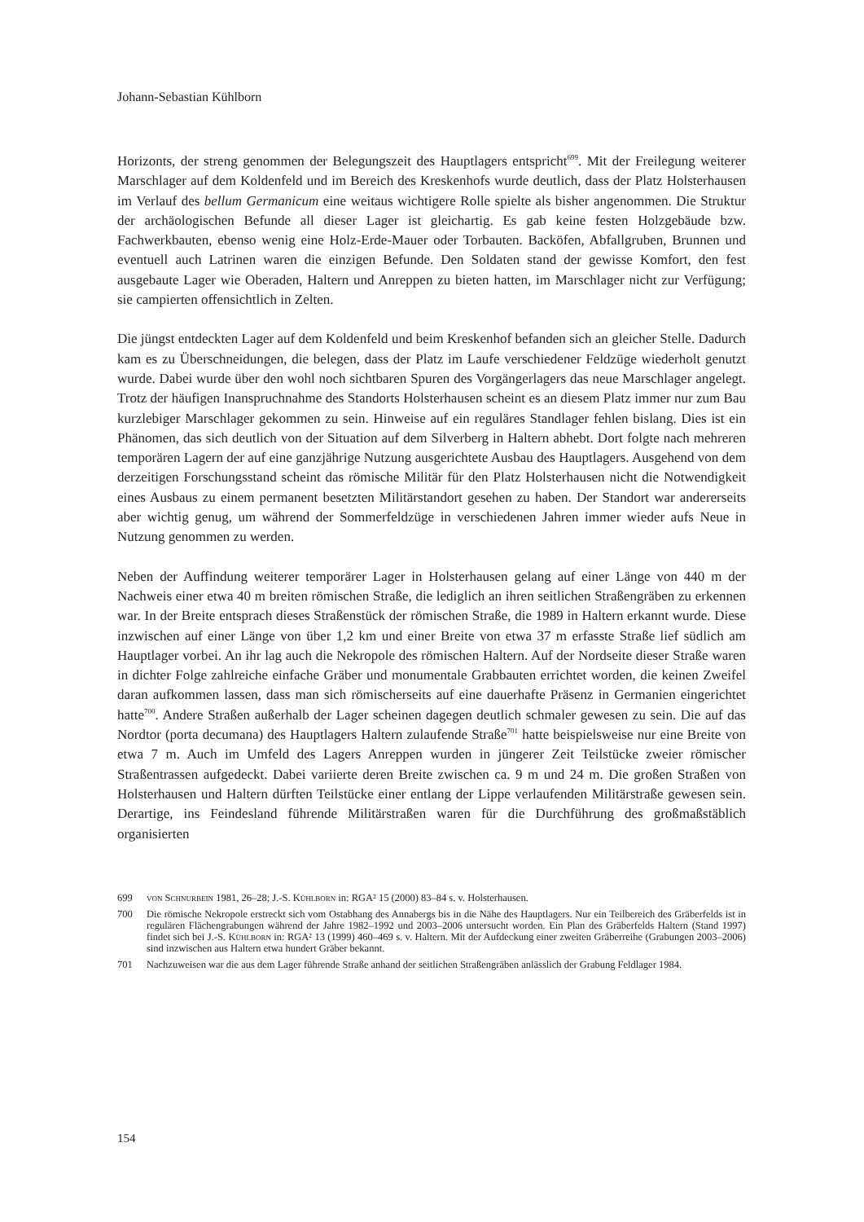Johann-Sebastian Kühlborn
Horizonts, der streng genommen der Belegungszeit des Hauptlagers entspricht<sup>699</sup>. Mit der Freilegung weiterer Marschlager auf dem Koldenfeld und im Bereich des Kreskenhofs wurde deutlich, dass der Platz Holsterhausen im Verlauf des bellum Germanicum eine weitaus wichtigere Rolle spielte als bisher angenommen. Die Struktur der archäologischen Befunde all dieser Lager ist gleichartig. Es gab keine festen Holzgebäude bzw. Fachwerkbauten, ebenso wenig eine Holz-Erde-Mauer oder Torbauten. Backöfen, Abfallgruben, Brunnen und eventuell auch Latrinen waren die einzigen Befunde. Den Soldaten stand der gewisse Komfort, den fest ausgebaute Lager wie Oberaden, Haltern und Anreppen zu bieten hatten, im Marschlager nicht zur Verfügung; sie campierten offensichtlich in Zelten.
Die jüngst entdeckten Lager auf dem Koldenfeld und beim Kreskenhof befanden sich an gleicher Stelle. Dadurch kam es zu Überschneidungen, die belegen, dass der Platz im Laufe verschiedener Feldzüge wiederholt genutzt wurde. Dabei wurde über den wohl noch sichtbaren Spuren des Vorgängerlagers das neue Marschlager angelegt. Trotz der häufigen Inanspruchnahme des Standorts Holsterhausen scheint es an diesem Platz immer nur zum Bau kurzlebiger Marschlager gekommen zu sein. Hinweise auf ein reguläres Standlager fehlen bislang. Dies ist ein Phänomen, das sich deutlich von der Situation auf dem Silverberg in Haltern abhebt. Dort folgte nach mehreren temporären Lagern der auf eine ganzjährige Nutzung ausgerichtete Ausbau des Hauptlagers. Ausgehend von dem derzeitigen Forschungsstand scheint das römische Militär für den Platz Holsterhausen nicht die Notwendigkeit eines Ausbaus zu einem permanent besetzten Militärstandort gesehen zu haben. Der Standort war andererseits aber wichtig genug, um während der Sommerfeldzüge in verschiedenen Jahren immer wieder aufs Neue in Nutzung genommen zu werden.
Neben der Auffindung weiterer temporärer Lager in Holsterhausen gelang auf einer Länge von 440 m der Nachweis einer etwa 40 m breiten römischen Straße, die lediglich an ihren seitlichen Straßengräben zu erkennen war. In der Breite entsprach dieses Straßenstück der römischen Straße, die 1989 in Haltern erkannt wurde. Diese inzwischen auf einer Länge von über 1,2 km und einer Breite von etwa 37 m erfasste Straße lief südlich am Hauptlager vorbei. An ihr lag auch die Nekropole des römischen Haltern. Auf der Nordseite dieser Straße waren in dichter Folge zahlreiche einfache Gräber und monumentale Grabbauten errichtet worden, die keinen Zweifel daran aufkommen lassen, dass man sich römischerseits auf eine dauerhafte Präsenz in Germanien eingerichtet hatte<sup>700</sup>. Andere Straßen außerhalb der Lager scheinen dagegen deutlich schmaler gewesen zu sein. Die auf das Nordtor (porta decumana) des Hauptlagers Haltern zulaufende Straße<sup>701</sup> hatte beispielsweise nur eine Breite von etwa 7 m. Auch im Umfeld des Lagers Anreppen wurden in jüngerer Zeit Teilstücke zweier römischer Straßentrassen aufgedeckt. Dabei variierte deren Breite zwischen ca. 9 m und 24 m. Die großen Straßen von Holsterhausen und Haltern dürften Teilstücke einer entlang der Lippe verlaufenden Militärstraße gewesen sein. Derartige, ins Feindesland führende Militärstraßen waren für die Durchführung des großmaßstäblich organisierten
699 von Schnurbein 1981, 26–28; J.-S. Kühlborn in: RGA² 15 (2000) 83–84 s. v. Holsterhausen.
700 Die römische Nekropole erstreckt sich vom Ostabhang des Annabergs bis in die Nähe des Hauptlagers. Nur ein Teilbereich des Gräberfelds ist in regulären Flächengrabungen während der Jahre 1982–1992 und 2003–2006 untersucht worden. Ein Plan des Gräberfelds Haltern (Stand 1997) findet sich bei J.-S. Kühlborn in: RGA² 13 (1999) 460–469 s. v. Haltern. Mit der Aufdeckung einer zweiten Gräberreihe (Grabungen 2003–2006) sind inzwischen aus Haltern etwa hundert Gräber bekannt.
701 Nachzuweisen war die aus dem Lager führende Straße anhand der seitlichen Straßengräben anlässlich der Grabung Feldlager 1984.
154